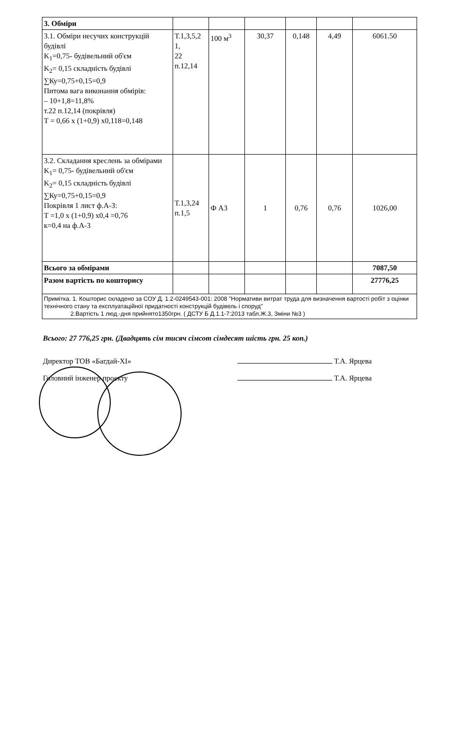| 3. Обміри | | | | | | |
| 3.1. Обміри несучих конструкцій будівлі K<sub>1</sub>=0,75- будівельний об'єм K<sub>2</sub>= 0,15 складність будівлі ∑Ку=0,75+0,15=0,9 Питома вага виконання обмірів: – 10+1,8=11,8% т.22 п.12,14 (покрівля) Т = 0,66 х (1+0,9) х0,118=0,148 | Т.1,3,5,2 1, 22 п.12,14 | 100 м<sup>3</sup> | 30,37 | 0,148 | 4,49 | 6061.50 |
| 3.2. Складання креслень за обмірами K<sub>1</sub>= 0,75- будівельний об'єм K<sub>2</sub>= 0,15 складність будівлі ∑Ку=0,75+0,15=0,9 Покрівля 1 лист ф.А-3: Т =1,0 х (1+0,9) х0,4 =0,76 к=0,4 на ф.А-3 | Т.1,3,24 п.1,5 | Ф А3 | 1 | 0,76 | 0,76 | 1026,00 |
| Всього за обмірами | | | | | | 7087,50 |
| Разом вартість по кошторису | | | | | | 27776,25 |
| Примітка. 1. Кошторис складено за СОУ Д. 1.2-0249543-001: 2008 "Нормативи витрат труда для визначення вартості робіт з оцінки технічного стану та експлуатаційної придатності конструкцій будівель і споруд" 2.Вартість 1 люд.-дня прийнято1350грн. ( ДСТУ Б Д.1.1-7:2013 табл.Ж.3, Зміни №3 ) | | | | | | |
Всього: 27 776,25 грн. (Двадцять сім тисяч сімсот сімдесят шість грн. 25 коп.)
Директор ТОВ «Багдай-XI»
Головний інженер проекту
Т.А. Ярцева
Т.А. Ярцева